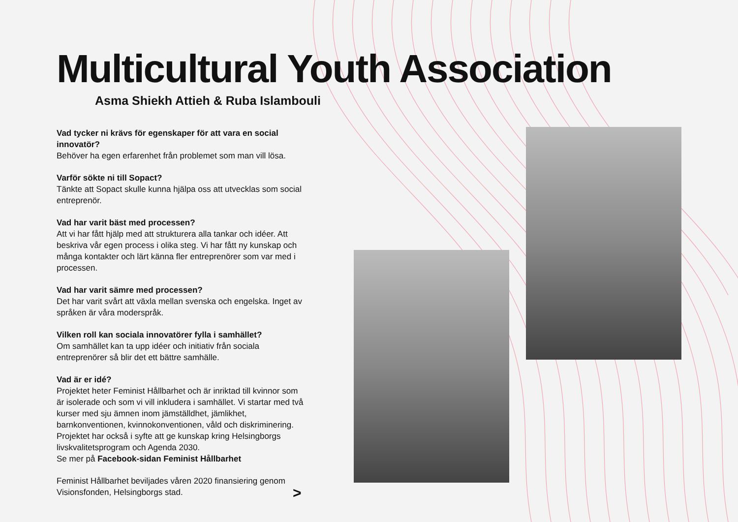Multicultural Youth Association
Asma Shiekh Attieh & Ruba Islambouli
Vad tycker ni krävs för egenskaper för att vara en social innovatör?
Behöver ha egen erfarenhet från problemet som man vill lösa.
Varför sökte ni till Sopact?
Tänkte att Sopact skulle kunna hjälpa oss att utvecklas som social entre­prenör.
Vad har varit bäst med processen?
Att vi har fått hjälp med att strukturera alla tankar och idéer. Att beskriva vår egen process i olika steg. Vi har fått ny kunskap och många kontakter och lärt känna fler entreprenörer som var med i processen.
Vad har varit sämre med processen?
Det har varit svårt att växla mellan svenska och engelska. Inget av språken är våra moderspråk.
Vilken roll kan sociala innovatörer fylla i samhället?
Om samhället kan ta upp idéer och initiativ från sociala entreprenörer så blir det ett bättre samhälle.
Vad är er idé?
Projektet heter Feminist Hållbarhet och är inriktad till kvinnor som är iso­lerade och som vi vill inkludera i samhället. Vi startar med två kurser med sju ämnen inom jämställdhet, jämlikhet, barnkonventionen, kvinnokonven­tionen, våld och diskriminering. Projektet har också i syfte att ge kunskap kring Helsingborgs livskvalitetsprogram och Agenda 2030.
Se mer på Facebook-sidan Feminist Hållbarhet
Feminist Hållbarhet beviljades våren 2020 finansiering genom Visionsfonden, Helsingborgs stad.
>